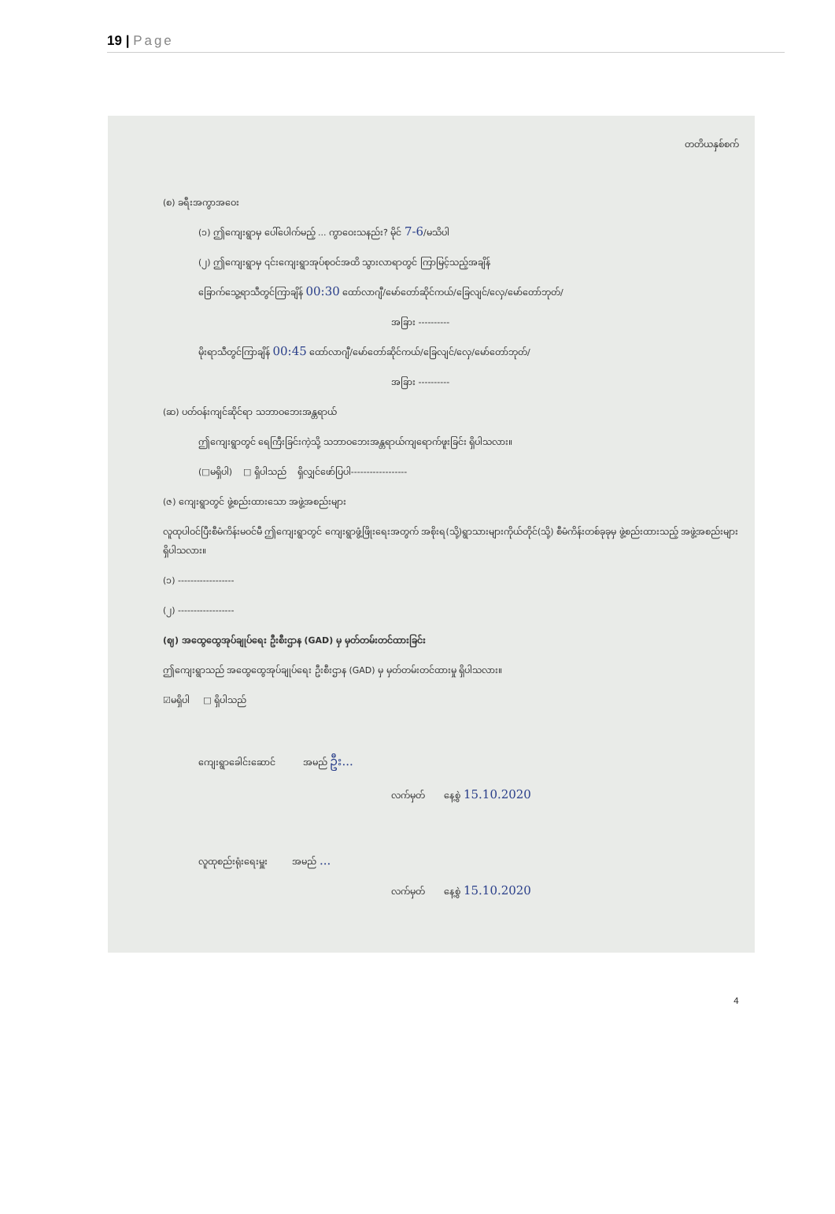19 | Page
တတိယနှစ်စက်
(စ) ခရီးအကွာအဝေး
(၁) ဤကျေးရွာမှ ပေါ်ပေါက်မည့် ... ကွာဝေးသနည်း? မိုင် 7-6/မသိပါ
(၂) ဤကျေးရွာမှ ၎င်းကျေးရွာအုပ်စုဝင်အထိ သွားလာရာတွင် ကြာမြင့်သည့်အချိန်
ခြောက်သွေ့ရာသီတွင်ကြာချိန် 00:30 ထော်လာဂျီ/မော်တော်ဆိုင်ကယ်/ခြေလျင်/လှေ/မော်တော်ဘုတ်/
အခြား ----------
မိုးရာသီတွင်ကြာချိန် 00:45 ထော်လာဂျီ/မော်တော်ဆိုင်ကယ်/ခြေလျင်/လှေ/မော်တော်ဘုတ်/
အခြား ----------
(ဆ) ပတ်ဝန်းကျင်ဆိုင်ရာ သဘာဝဘေးအန္တရာယ်
ဤကျေးရွာတွင် ရေကြီးခြင်းကဲ့သို့ သဘာဝဘေးအန္တရာယ်ကျရောက်ဖူးခြင်း ရှိပါသလား။
(□မရှိပါ) □ ရှိပါသည် ရှိလျှင်ဖော်ပြပါ------------------
(ဇ) ကျေးရွာတွင် ဖွဲ့စည်းထားသော အဖွဲ့အစည်းများ
လူထုပါဝင်ပြီးစီမံကိန်းမဝင်မီ ဤကျေးရွာတွင် ကျေးရွာဖွံ့ဖြိုးရေးအတွက် အစိုးရ(သို့)ရွာသားများကိုယ်တိုင်(သို့) စီမံကိန်းတစ်ခုခုမှ ဖွဲ့စည်းထားသည့် အဖွဲ့အစည်းများရှိပါသလား။
(၁) ------------------
(၂) ------------------
(ဈ) အထွေထွေအုပ်ချုပ်ရေး ဦးစီးဌာန (GAD) မှ မှတ်တမ်းတင်ထားခြင်း
ဤကျေးရွာသည် အထွေထွေအုပ်ချုပ်ရေး ဦးစီးဌာန (GAD) မှ မှတ်တမ်းတင်ထားမှု ရှိပါသလား။
☑မရှိပါ □ ရှိပါသည်
ကျေးရွာခေါင်းဆောင် အမည် ဦး...
လက်မှတ် နေ့စွဲ 15.10.2020
လူထုစည်းရုံးရေးမှူး အမည် ...
လက်မှတ် နေ့စွဲ 15.10.2020
4